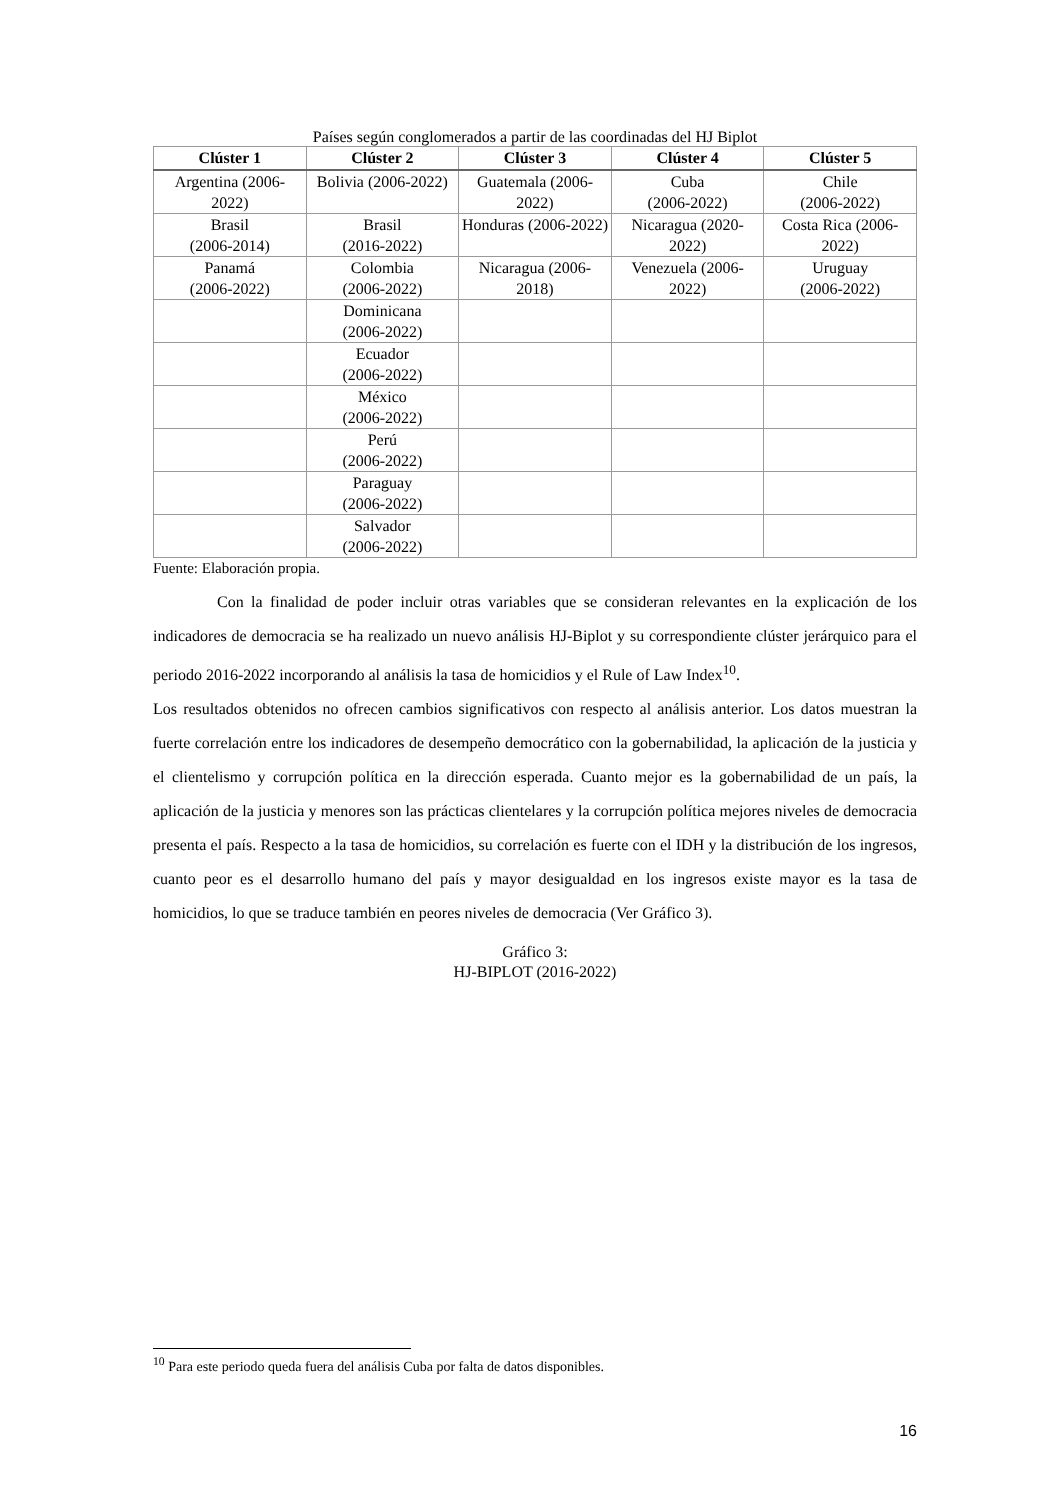Países según conglomerados a partir de las coordinadas del HJ Biplot
| Clúster 1 | Clúster 2 | Clúster 3 | Clúster 4 | Clúster 5 |
| --- | --- | --- | --- | --- |
| Argentina (2006-2022) | Bolivia (2006-2022) | Guatemala (2006-2022) | Cuba (2006-2022) | Chile (2006-2022) |
| Brasil (2006-2014) | Brasil (2016-2022) | Honduras (2006-2022) | Nicaragua (2020-2022) | Costa Rica (2006-2022) |
| Panamá (2006-2022) | Colombia (2006-2022) | Nicaragua (2006-2018) | Venezuela (2006-2022) | Uruguay (2006-2022) |
| | Dominicana (2006-2022) | | | |
| | Ecuador (2006-2022) | | | |
| | México (2006-2022) | | | |
| | Perú (2006-2022) | | | |
| | Paraguay (2006-2022) | | | |
| | Salvador (2006-2022) | | | |
Fuente: Elaboración propia.
Con la finalidad de poder incluir otras variables que se consideran relevantes en la explicación de los indicadores de democracia se ha realizado un nuevo análisis HJ-Biplot y su correspondiente clúster jerárquico para el periodo 2016-2022 incorporando al análisis la tasa de homicidios y el Rule of Law Index<sup>10</sup>.
Los resultados obtenidos no ofrecen cambios significativos con respecto al análisis anterior. Los datos muestran la fuerte correlación entre los indicadores de desempeño democrático con la gobernabilidad, la aplicación de la justicia y el clientelismo y corrupción política en la dirección esperada. Cuanto mejor es la gobernabilidad de un país, la aplicación de la justicia y menores son las prácticas clientelares y la corrupción política mejores niveles de democracia presenta el país. Respecto a la tasa de homicidios, su correlación es fuerte con el IDH y la distribución de los ingresos, cuanto peor es el desarrollo humano del país y mayor desigualdad en los ingresos existe mayor es la tasa de homicidios, lo que se traduce también en peores niveles de democracia (Ver Gráfico 3).
Gráfico 3:
HJ-BIPLOT (2016-2022)
<sup>10</sup> Para este periodo queda fuera del análisis Cuba por falta de datos disponibles.
16